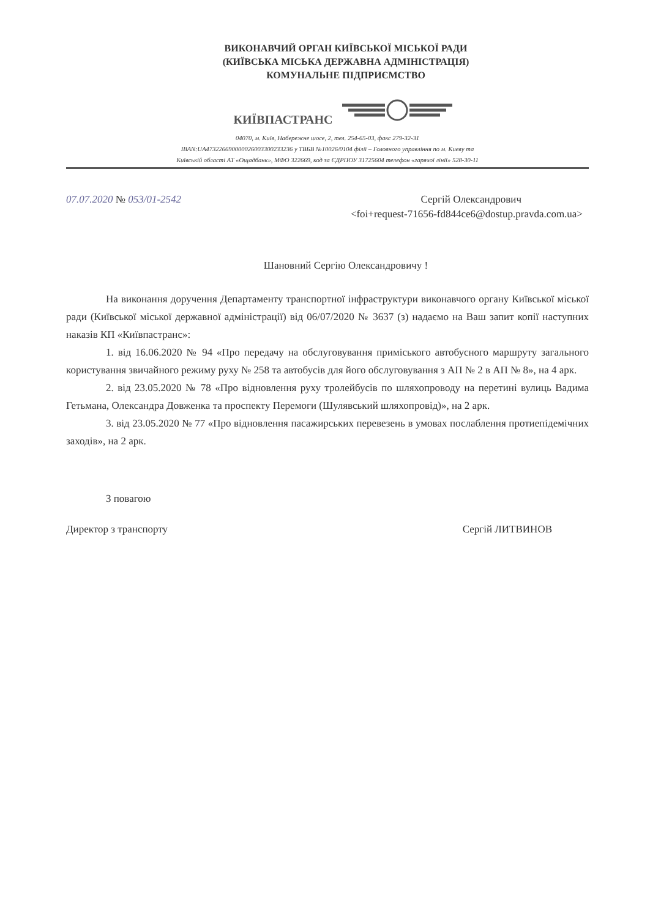ВИКОНАВЧИЙ ОРГАН КИЇВСЬКОЇ МІСЬКОЇ РАДИ
(КИЇВСЬКА МІСЬКА ДЕРЖАВНА АДМІНІСТРАЦІЯ)
КОМУНАЛЬНЕ ПІДПРИЄМСТВО
КИЇВПАСТРАНС
04070, м. Київ, Набережне шосе, 2, тел. 254-65-03, факс 279-32-31
IBAN:UA473226690000026003300233236 у ТВБВ №10026/0104 філії – Головного управління по м. Києву та
Київській області АТ «Ощадбанк», МФО 322669, код за ЄДРПОУ 31725604 телефон «гарячої лінії» 528-30-11
07.07.2020 № 053/01-2542 Сергій Олександрович
<foi+request-71656-fd844ce6@dostup.pravda.com.ua>
Шановний Сергію Олександровичу !
На виконання доручення Департаменту транспортної інфраструктури виконавчого органу Київської міської ради (Київської міської державної адміністрації) від 06/07/2020 № 3637 (з) надаємо на Ваш запит копії наступних наказів КП «Київпастранс»:
1. від 16.06.2020 № 94 «Про передачу на обслуговування приміського автобусного маршруту загального користування звичайного режиму руху № 258 та автобусів для його обслуговування з АП № 2 в АП № 8», на 4 арк.
2. від 23.05.2020 № 78 «Про відновлення руху тролейбусів по шляхопроводу на перетині вулиць Вадима Гетьмана, Олександра Довженка та проспекту Перемоги (Шулявський шляхопровід)», на 2 арк.
3. від 23.05.2020 № 77 «Про відновлення пасажирських перевезень в умовах послаблення протиепідемічних заходів», на 2 арк.
З повагою
Директор з транспорту Сергій ЛИТВИНОВ